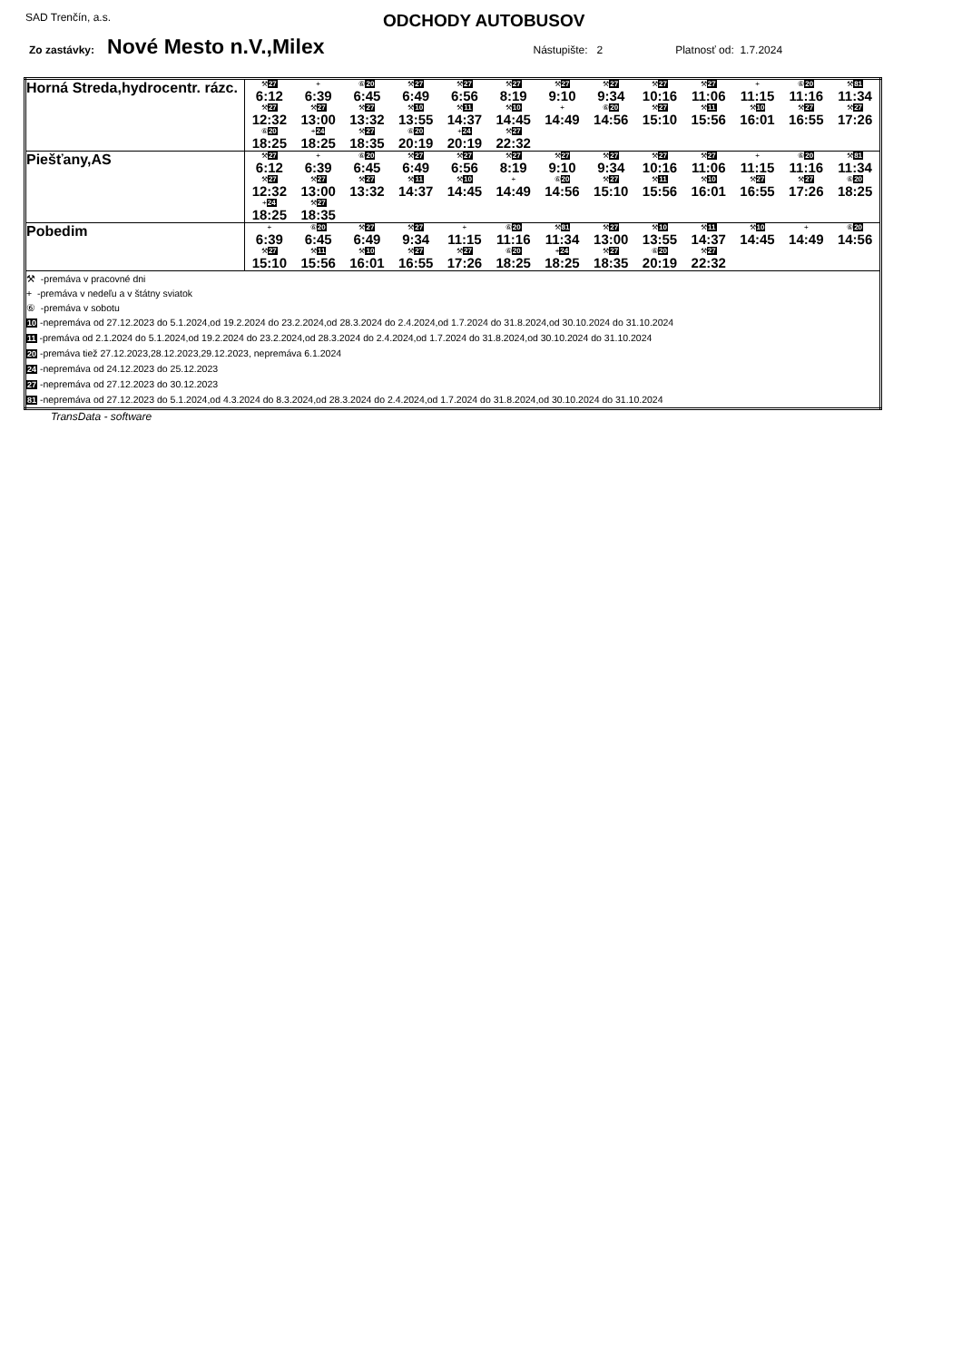SAD Trenčín, a.s. ODCHODY AUTOBUSOV
Zo zastávky: Nové Mesto n.V.,Milex Nástupište: 2 Platnosť od: 1.7.2024
| Horná Streda,hydrocentr. rázc. | / ⚒ 27 / + / ⑥ 20 / ⚒ 27 / ⚒ 27 / ⚒ 27 / ⚒ 27 / ⚒ 27 / ⚒ 27 / ⚒ 27 / + / ⑥ 20 / ⚒ 81 / / 6:12 / 6:39 / 6:45 / 6:49 / 6:56 / 8:19 / 9:10 / 9:34 / 10:16 / 11:06 / 11:15 / 11:16 / 11:34 / / ⚒ 27 / ⚒ 27 / ⚒ 27 / ⚒ 10 / ⚒ 11 / ⚒ 10 / + / ⑥ 20 / ⚒ 27 / ⚒ 11 / ⚒ 10 / ⚒ 27 / ⚒ 27 / / 12:32 / 13:00 / 13:32 / 13:55 / 14:37 / 14:45 / 14:49 / 14:56 / 15:10 / 15:56 / 16:01 / 16:55 / 17:26 / / ⑥ 20 / + 24 / ⚒ 27 / ⑥ 20 / + 24 / ⚒ 27 / / / / / / / / / 18:25 / 18:25 / 18:35 / 20:19 / 20:19 / 22:32 / / / / / / / / |
| Piešťany,AS | / ⚒ 27 / + / ⑥ 20 / ⚒ 27 / ⚒ 27 / ⚒ 27 / ⚒ 27 / ⚒ 27 / ⚒ 27 / ⚒ 27 / + / ⑥ 20 / ⚒ 81 / / 6:12 / 6:39 / 6:45 / 6:49 / 6:56 / 8:19 / 9:10 / 9:34 / 10:16 / 11:06 / 11:15 / 11:16 / 11:34 / / ⚒ 27 / ⚒ 27 / ⚒ 27 / ⚒ 11 / ⚒ 10 / + / ⑥ 20 / ⚒ 27 / ⚒ 11 / ⚒ 10 / ⚒ 27 / ⚒ 27 / ⑥ 20 / / 12:32 / 13:00 / 13:32 / 14:37 / 14:45 / 14:49 / 14:56 / 15:10 / 15:56 / 16:01 / 16:55 / 17:26 / 18:25 / / + 24 / ⚒ 27 / / / / / / / / / / / / / 18:25 / 18:35 / / / / / / / / / / / / |
| Pobedim | / + / ⑥ 20 / ⚒ 27 / ⚒ 27 / + / ⑥ 20 / ⚒ 81 / ⚒ 27 / ⚒ 10 / ⚒ 11 / ⚒ 10 / + / ⑥ 20 / / 6:39 / 6:45 / 6:49 / 9:34 / 11:15 / 11:16 / 11:34 / 13:00 / 13:55 / 14:37 / 14:45 / 14:49 / 14:56 / / ⚒ 27 / ⚒ 11 / ⚒ 10 / ⚒ 27 / ⚒ 27 / ⑥ 20 / + 24 / ⚒ 27 / ⑥ 20 / ⚒ 27 / / / / / 15:10 / 15:56 / 16:01 / 16:55 / 17:26 / 18:25 / 18:25 / 18:35 / 20:19 / 22:32 / / / / |
| ⚒ -premáva v pracovné dni + -premáva v nedeľu a v štátny sviatok ⑥ -premáva v sobotu 10 -nepremáva od 27.12.2023 do 5.1.2024,od 19.2.2024 do 23.2.2024,od 28.3.2024 do 2.4.2024,od 1.7.2024 do 31.8.2024,od 30.10.2024 do 31.10.2024 11 -premáva od 2.1.2024 do 5.1.2024,od 19.2.2024 do 23.2.2024,od 28.3.2024 do 2.4.2024,od 1.7.2024 do 31.8.2024,od 30.10.2024 do 31.10.2024 20 -premáva tiež 27.12.2023,28.12.2023,29.12.2023, nepremáva 6.1.2024 24 -nepremáva od 24.12.2023 do 25.12.2023 27 -nepremáva od 27.12.2023 do 30.12.2023 81 -nepremáva od 27.12.2023 do 5.1.2024,od 4.3.2024 do 8.3.2024,od 28.3.2024 do 2.4.2024,od 1.7.2024 do 31.8.2024,od 30.10.2024 do 31.10.2024 | |
TransData - software